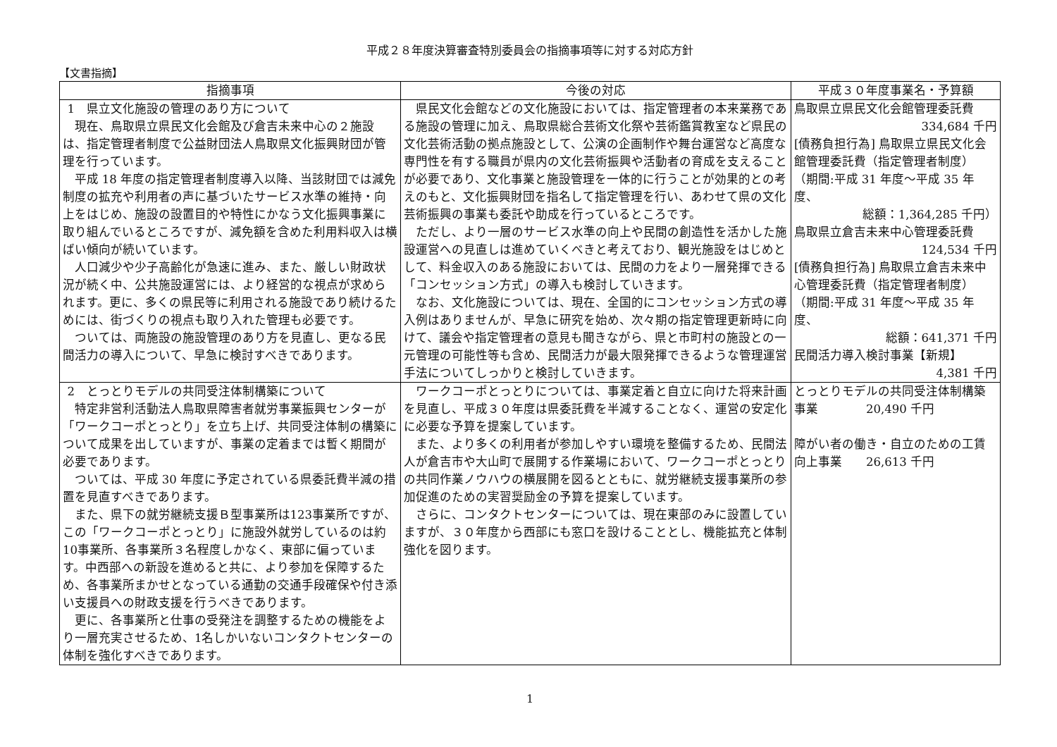平成２８年度決算審査特別委員会の指摘事項等に対する対応方針
【文書指摘】
| 指摘事項 | 今後の対応 | 平成３０年度事業名・予算額 |
| --- | --- | --- |
| 1 県立文化施設の管理のあり方について 現在、鳥取県立県民文化会館及び倉吉未来中心の２施設は、指定管理者制度で公益財団法人鳥取県文化振興財団が管理を行っています。 平成 18 年度の指定管理者制度導入以降、当該財団では減免制度の拡充や利用者の声に基づいたサービス水準の維持・向上をはじめ、施設の設置目的や特性にかなう文化振興事業に取り組んでいるところですが、減免額を含めた利用料収入は横ばい傾向が続いています。 人口減少や少子高齢化が急速に進み、また、厳しい財政状況が続く中、公共施設運営には、より経営的な視点が求められます。更に、多くの県民等に利用される施設であり続けるためには、街づくりの視点も取り入れた管理も必要です。 ついては、両施設の施設管理のあり方を見直し、更なる民間活力の導入について、早急に検討すべきであります。 | 県民文化会館などの文化施設においては、指定管理者の本来業務である施設の管理に加え、鳥取県総合芸術文化祭や芸術鑑賞教室など県民の文化芸術活動の拠点施設として、公演の企画制作や舞台運営など高度な専門性を有する職員が県内の文化芸術振興や活動者の育成を支えることが必要であり、文化事業と施設管理を一体的に行うことが効果的との考えのもと、文化振興財団を指名して指定管理を行い、あわせて県の文化芸術振興の事業も委託や助成を行っているところです。 ただし、より一層のサービス水準の向上や民間の創造性を活かした施設運営への見直しは進めていくべきと考えており、観光施設をはじめとして、料金収入のある施設においては、民間の力をより一層発揮できる「コンセッション方式」の導入も検討していきます。 なお、文化施設については、現在、全国的にコンセッション方式の導入例はありませんが、早急に研究を始め、次々期の指定管理更新時に向けて、議会や指定管理者の意見も聞きながら、県と市町村の施設との一元管理の可能性等も含め、民間活力が最大限発揮できるような管理運営手法についてしっかりと検討していきます。 | 鳥取県立県民文化会館管理委託費 334,684 千円 [債務負担行為] 鳥取県立県民文化会館管理委託費（指定管理者制度） （期間:平成 31 年度～平成 35 年度、 総額：1,364,285 千円） 鳥取県立倉吉未来中心管理委託費 124,534 千円 [債務負担行為] 鳥取県立倉吉未来中心管理委託費（指定管理者制度） （期間:平成 31 年度～平成 35 年度、 総額：641,371 千円 民間活力導入検討事業【新規】 4,381 千円 |
| 2 とっとりモデルの共同受注体制構築について 特定非営利活動法人鳥取県障害者就労事業振興センターが「ワークコーポとっとり」を立ち上げ、共同受注体制の構築について成果を出していますが、事業の定着までは暫く期間が必要であります。 ついては、平成 30 年度に予定されている県委託費半減の措置を見直すべきであります。 また、県下の就労継続支援Ｂ型事業所は123事業所ですが、この「ワークコーポとっとり」に施設外就労しているのは約10事業所、各事業所３名程度しかなく、東部に偏っています。中西部への新設を進めると共に、より参加を保障するため、各事業所まかせとなっている通勤の交通手段確保や付き添い支援員への財政支援を行うべきであります。 更に、各事業所と仕事の受発注を調整するための機能をより一層充実させるため、1名しかいないコンタクトセンターの体制を強化すべきであります。 | ワークコーポとっとりについては、事業定着と自立に向けた将来計画を見直し、平成３０年度は県委託費を半減することなく、運営の安定化に必要な予算を提案しています。 また、より多くの利用者が参加しやすい環境を整備するため、民間法人が倉吉市や大山町で展開する作業場において、ワークコーポとっとりの共同作業ノウハウの横展開を図るとともに、就労継続支援事業所の参加促進のための実習奨励金の予算を提案しています。 さらに、コンタクトセンターについては、現在東部のみに設置していますが、３０年度から西部にも窓口を設けることとし、機能拡充と体制強化を図ります。 | とっとりモデルの共同受注体制構築事業 20,490 千円 障がい者の働き・自立のための工賃向上事業 26,613 千円 |
1